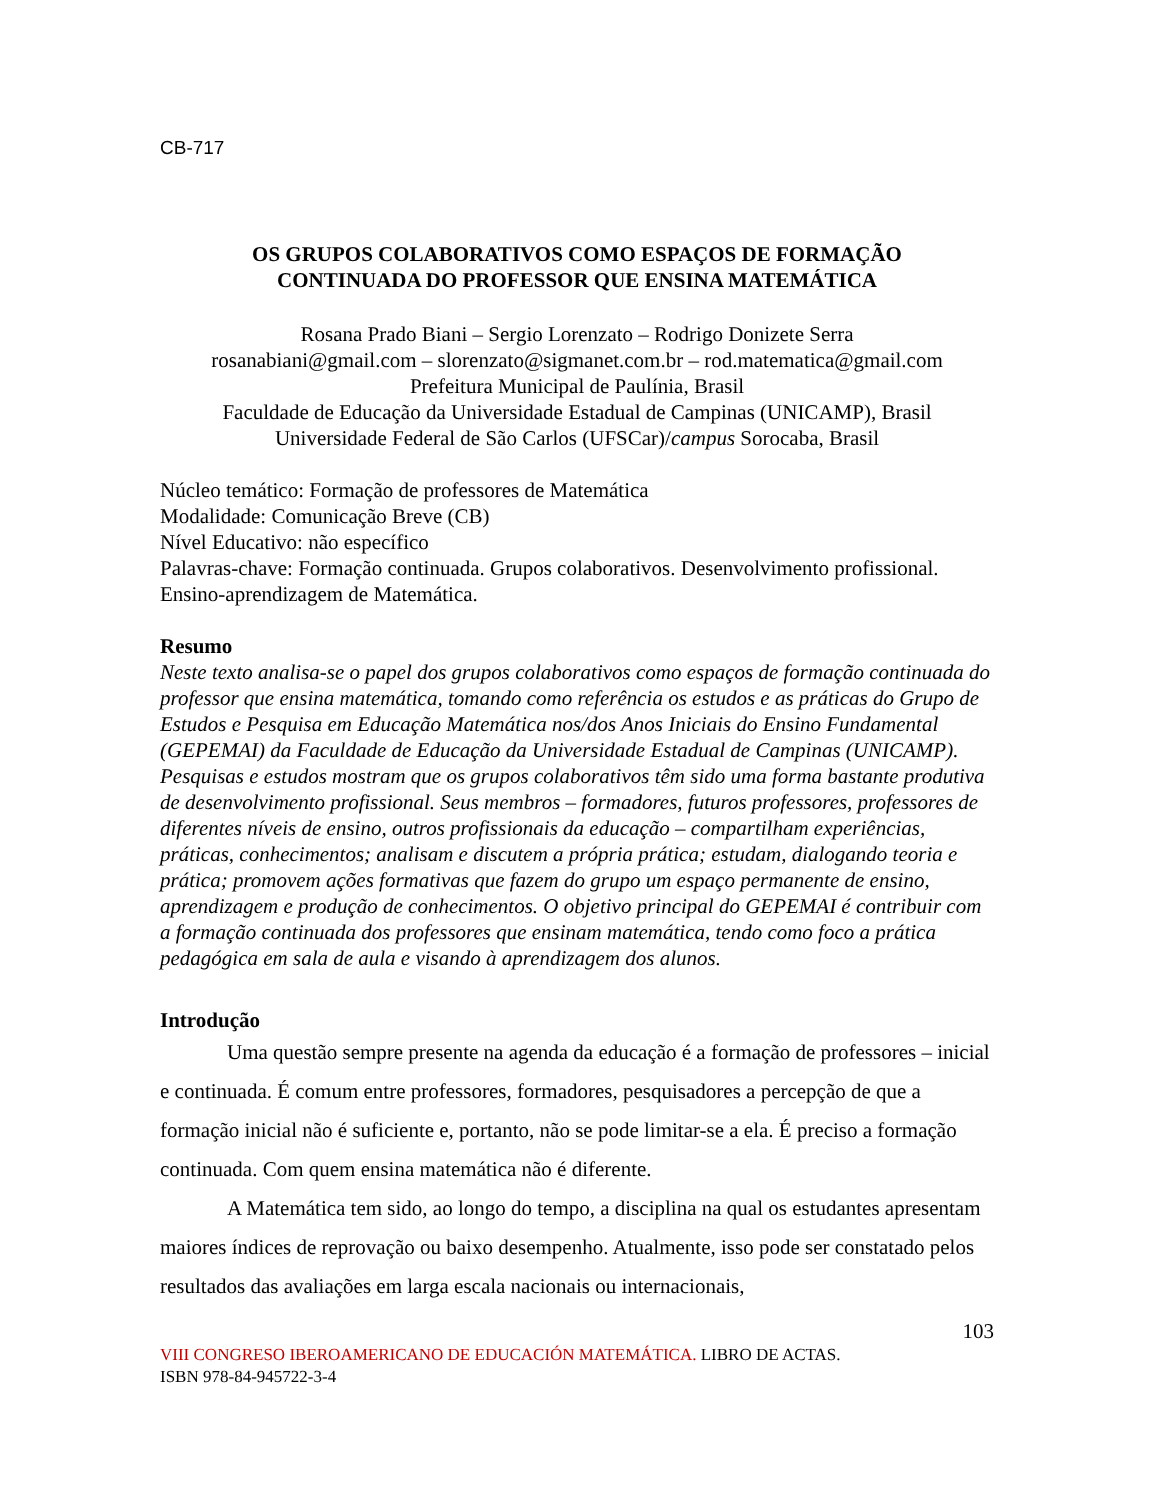CB-717
OS GRUPOS COLABORATIVOS COMO ESPAÇOS DE FORMAÇÃO
CONTINUADA DO PROFESSOR QUE ENSINA MATEMÁTICA
Rosana Prado Biani – Sergio Lorenzato – Rodrigo Donizete Serra
rosanabiani@gmail.com – slorenzato@sigmanet.com.br – rod.matematica@gmail.com
Prefeitura Municipal de Paulínia, Brasil
Faculdade de Educação da Universidade Estadual de Campinas (UNICAMP), Brasil
Universidade Federal de São Carlos (UFSCar)/campus Sorocaba, Brasil
Núcleo temático: Formação de professores de Matemática
Modalidade: Comunicação Breve (CB)
Nível Educativo: não específico
Palavras-chave: Formação continuada. Grupos colaborativos. Desenvolvimento profissional. Ensino-aprendizagem de Matemática.
Resumo
Neste texto analisa-se o papel dos grupos colaborativos como espaços de formação continuada do professor que ensina matemática, tomando como referência os estudos e as práticas do Grupo de Estudos e Pesquisa em Educação Matemática nos/dos Anos Iniciais do Ensino Fundamental (GEPEMAI) da Faculdade de Educação da Universidade Estadual de Campinas (UNICAMP). Pesquisas e estudos mostram que os grupos colaborativos têm sido uma forma bastante produtiva de desenvolvimento profissional. Seus membros – formadores, futuros professores, professores de diferentes níveis de ensino, outros profissionais da educação – compartilham experiências, práticas, conhecimentos; analisam e discutem a própria prática; estudam, dialogando teoria e prática; promovem ações formativas que fazem do grupo um espaço permanente de ensino, aprendizagem e produção de conhecimentos. O objetivo principal do GEPEMAI é contribuir com a formação continuada dos professores que ensinam matemática, tendo como foco a prática pedagógica em sala de aula e visando à aprendizagem dos alunos.
Introdução
Uma questão sempre presente na agenda da educação é a formação de professores – inicial e continuada. É comum entre professores, formadores, pesquisadores a percepção de que a formação inicial não é suficiente e, portanto, não se pode limitar-se a ela. É preciso a formação continuada. Com quem ensina matemática não é diferente.
A Matemática tem sido, ao longo do tempo, a disciplina na qual os estudantes apresentam maiores índices de reprovação ou baixo desempenho. Atualmente, isso pode ser constatado pelos resultados das avaliações em larga escala nacionais ou internacionais,
103
VIII CONGRESO IBEROAMERICANO DE EDUCACIÓN MATEMÁTICA. LIBRO DE ACTAS.
ISBN 978-84-945722-3-4